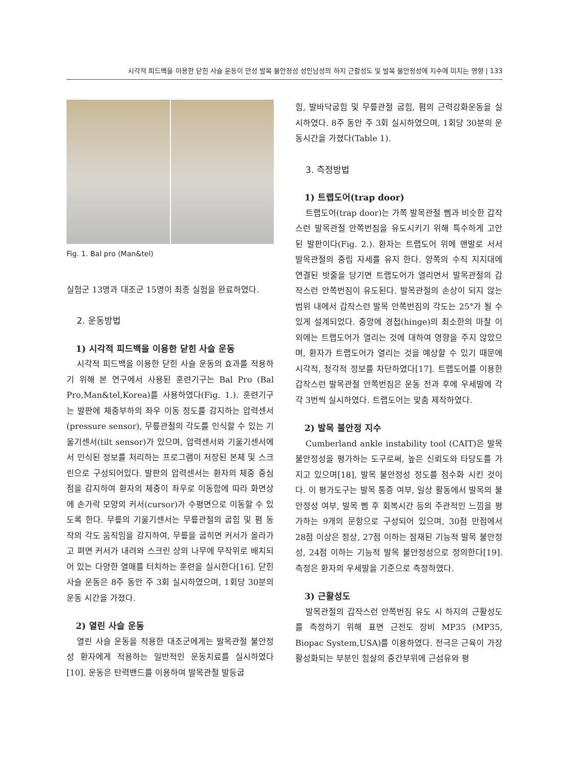시각적 피드백을 이용한 닫힌 사슬 운동이 만성 발목 불안정성 성인남성의 하지 근활성도 및 발목 불안정성에 지수에 미치는 영향 | 133
Fig. 1. Bal pro (Man&tel)
실험군 13명과 대조군 15명이 최종 실험을 완료하였다.
2. 운동방법
1) 시각적 피드백을 이용한 닫힌 사슬 운동
시각적 피드백을 이용한 닫힌 사슬 운동의 효과를 적용하기 위해 본 연구에서 사용된 훈련기구는 Bal Pro (Bal Pro,Man&tel,Korea)를 사용하였다(Fig. 1.). 훈련기구는 발판에 체중부하의 좌우 이동 정도를 감지하는 압력센서(pressure sensor), 무릎관절의 각도를 인식할 수 있는 기울기센서(tilt sensor)가 있으며, 압력센서와 기울기센서에서 인식된 정보를 처리하는 프로그램이 저장된 본체 및 스크린으로 구성되어있다. 발판의 압력센서는 환자의 체중 중심점을 감지하여 환자의 체중이 좌우로 이동함에 따라 화면상에 손가락 모양의 커서(cursor)가 수평면으로 이동할 수 있도록 한다. 무릎의 기울기센서는 무릎관절의 굽힘 및 폄 동작의 각도 움직임을 감지하여, 무릎을 굽히면 커서가 올라가고 펴면 커서가 내려와 스크린 상의 나무에 무작위로 배치되어 있는 다양한 열매를 터치하는 훈련을 실시한다[16]. 닫힌 사슬 운동은 8주 동안 주 3회 실시하였으며, 1회당 30분의 운동 시간을 가졌다.
2) 열린 사슬 운동
열린 사슬 운동을 적용한 대조군에게는 발목관절 불안정성 환자에게 적용하는 일반적인 운동치료를 실시하였다[10]. 운동은 탄력밴드를 이용하여 발목관절 발등굽
힘, 발바닥굽힘 및 무릎관절 굽힘, 폄의 근력강화운동을 실시하였다. 8주 동안 주 3회 실시하였으며, 1회당 30분의 운동시간을 가졌다(Table 1).
3. 측정방법
1) 트랩도어(trap door)
트랩도어(trap door)는 가쪽 발목관절 삠과 비슷한 갑작스런 발목관절 안쪽번짐을 유도시키기 위해 특수하게 고안된 발판이다(Fig. 2.). 환자는 트랩도어 위에 맨발로 서서 발목관절의 중립 자세를 유지 한다. 양쪽의 수직 지지대에 연결된 밧줄을 당기면 트랩도어가 열리면서 발목관절의 갑작스런 안쪽번짐이 유도된다. 발목관절의 손상이 되지 않는 범위 내에서 갑작스런 발목 안쪽번짐의 각도는 25°가 될 수 있게 설계되었다. 중앙에 경첩(hinge)의 최소한의 마찰 이외에는 트랩도어가 열리는 것에 대하여 영향을 주지 않았으며, 환자가 트랩도어가 열리는 것을 예상할 수 있기 때문에 시각적, 청각적 정보를 차단하였다[17]. 트랩도어를 이용한 갑작스런 발목관절 안쪽번짐은 운동 전과 후에 우세발에 각각 3번씩 실시하였다. 트랩도어는 맞춤 제작하였다.
2) 발목 불안정 지수
Cumberland ankle instability tool (CAIT)은 발목 불안정성을 평가하는 도구로써, 높은 신뢰도와 타당도를 가지고 있으며[18], 발목 불안정성 정도를 점수화 시킨 것이다. 이 평가도구는 발목 통증 여부, 일상 활동에서 발목의 불안정성 여부, 발목 삠 후 회복시간 등의 주관적인 느낌을 평가하는 9개의 문항으로 구성되어 있으며, 30점 만점에서 28점 이상은 정상, 27점 이하는 잠재된 기능적 발목 불안정성, 24점 이하는 기능적 발목 불안정성으로 정의한다[19]. 측정은 환자의 우세발을 기준으로 측정하였다.
3) 근활성도
발목관절의 갑작스런 안쪽번짐 유도 시 하지의 근활성도를 측정하기 위해 표면 근전도 장비 MP35 (MP35, Biopac System,USA)를 이용하였다. 전극은 근육이 가장 활성화되는 부분인 힘살의 중간부위에 근섬유와 평